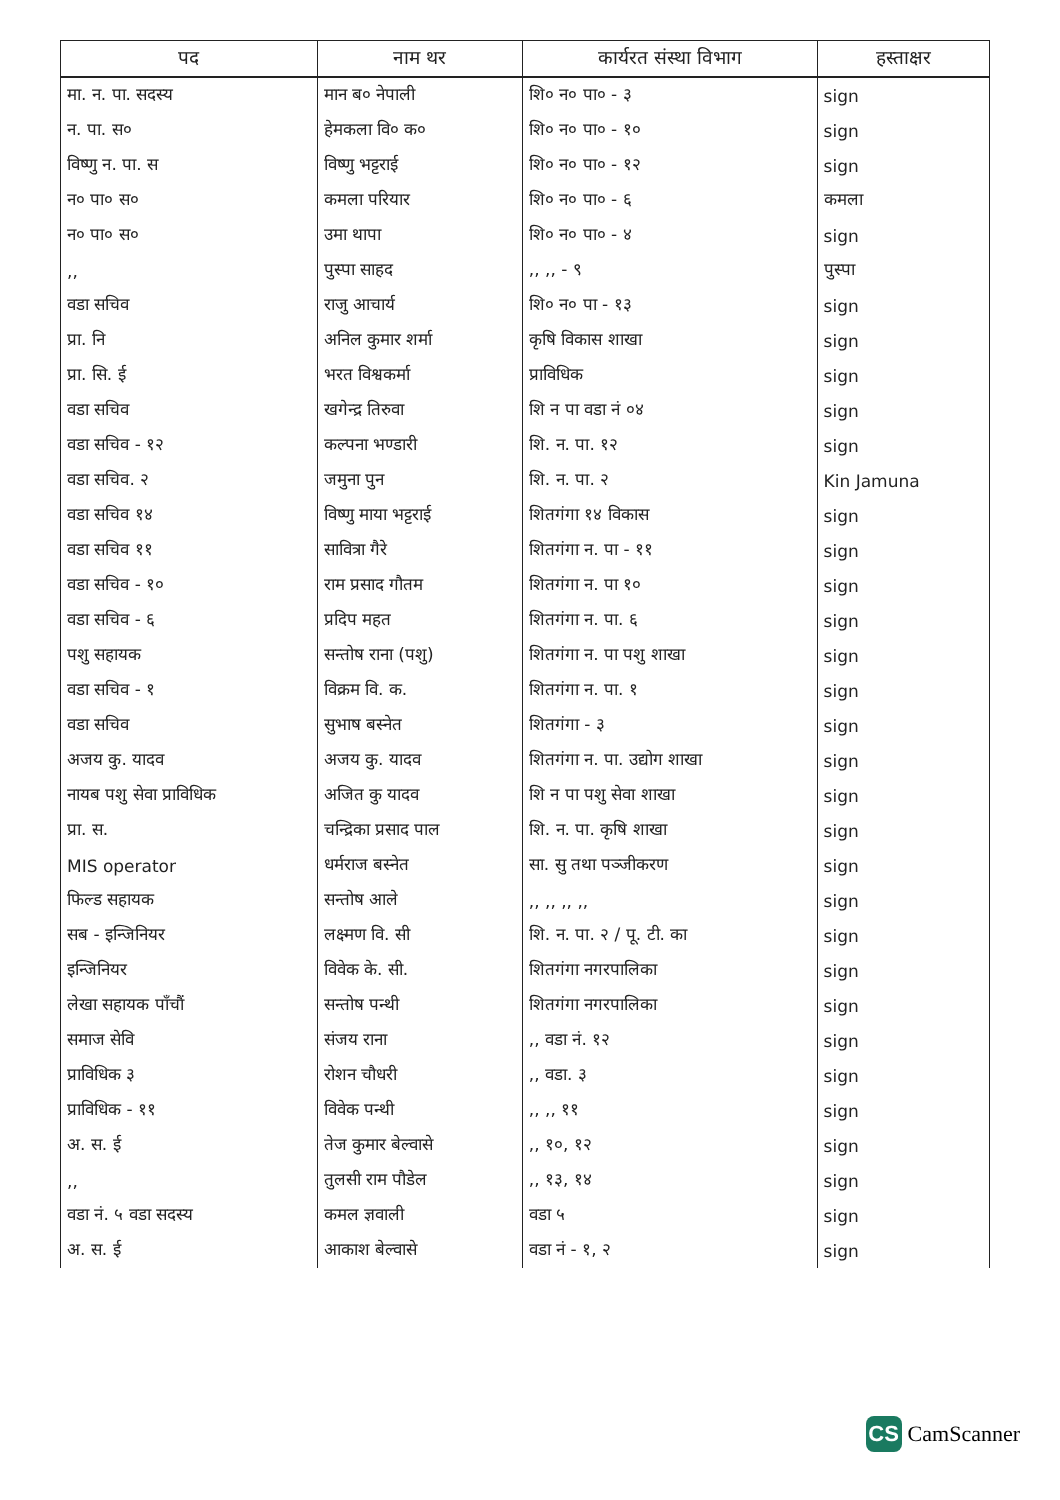| पद | नाम थर | कार्यरत संस्था विभाग | हस्ताक्षर |
| --- | --- | --- | --- |
| मा. न. पा. सदस्य | मान ब० नेपाली | शि० न० पा० - ३ | sign |
| न. पा. स० | हेमकला वि० क० | शि० न० पा० - १० | sign |
| विष्णु न. पा. स | विष्णु भट्टराई | शि० न० पा० - १२ | sign |
| न० पा० स० | कमला परियार | शि० न० पा० - ६ | कमला |
| न० पा० स० | उमा थापा | शि० न० पा० - ४ | sign |
| ,, | पुस्पा साहद | ,, ,, - ९ | पुस्पा |
| वडा सचिव | राजु आचार्य | शि० न० पा - १३ | sign |
| प्रा. नि | अनिल कुमार शर्मा | कृषि विकास शाखा | sign |
| प्रा. सि. ई | भरत विश्वकर्मा | प्राविधिक | sign |
| वडा सचिव | खगेन्द्र तिरुवा | शि न पा वडा नं ०४ | sign |
| वडा सचिव - १२ | कल्पना भण्डारी | शि. न. पा. १२ | sign |
| वडा सचिव. २ | जमुना पुन | शि. न. पा. २ | Kin Jamuna |
| वडा सचिव १४ | विष्णु माया भट्टराई | शितगंगा १४ विकास | sign |
| वडा सचिव ११ | सावित्रा गैरे | शितगंगा न. पा - ११ | sign |
| वडा सचिव - १० | राम प्रसाद गौतम | शितगंगा न. पा १० | sign |
| वडा सचिव - ६ | प्रदिप महत | शितगंगा न. पा. ६ | sign |
| पशु सहायक | सन्तोष राना (पशु) | शितगंगा न. पा पशु शाखा | sign |
| वडा सचिव - १ | विक्रम वि. क. | शितगंगा न. पा. १ | sign |
| वडा सचिव | सुभाष बस्नेत | शितगंगा - ३ | sign |
| अजय कु. यादव | अजय कु. यादव | शितगंगा न. पा. उद्योग शाखा | sign |
| नायब पशु सेवा प्राविधिक | अजित कु यादव | शि न पा पशु सेवा शाखा | sign |
| प्रा. स. | चन्द्रिका प्रसाद पाल | शि. न. पा. कृषि शाखा | sign |
| MIS operator | धर्मराज बस्नेत | सा. सु तथा पञ्जीकरण | sign |
| फिल्ड सहायक | सन्तोष आले | ,, ,, ,, ,, | sign |
| सब - इन्जिनियर | लक्ष्मण वि. सी | शि. न. पा. २ / पू. टी. का | sign |
| इन्जिनियर | विवेक के. सी. | शितगंगा नगरपालिका | sign |
| लेखा सहायक पाँचौं | सन्तोष पन्थी | शितगंगा नगरपालिका | sign |
| समाज सेवि | संजय राना | ,, वडा नं. १२ | sign |
| प्राविधिक ३ | रोशन चौधरी | ,, वडा. ३ | sign |
| प्राविधिक - ११ | विवेक पन्थी | ,, ,, ११ | sign |
| अ. स. ई | तेज कुमार बेल्वासे | ,, १०, १२ | sign |
| ,, | तुलसी राम पौडेल | ,, १३, १४ | sign |
| वडा नं. ५ वडा सदस्य | कमल ज्ञवाली | वडा ५ | sign |
| अ. स. ई | आकाश बेल्वासे | वडा नं - १, २ | sign |
CS
CamScanner